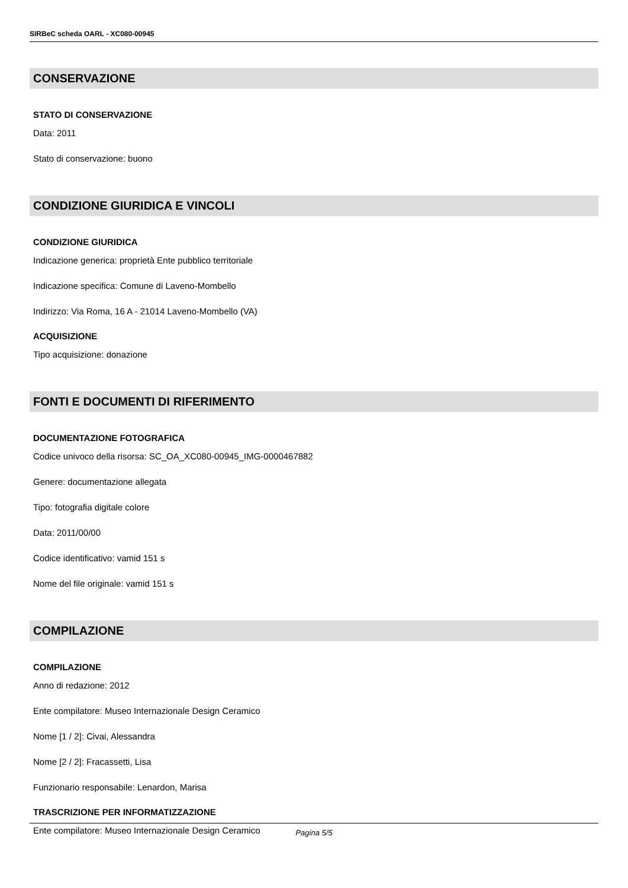SIRBeC scheda OARL - XC080-00945
CONSERVAZIONE
STATO DI CONSERVAZIONE
Data: 2011
Stato di conservazione: buono
CONDIZIONE GIURIDICA E VINCOLI
CONDIZIONE GIURIDICA
Indicazione generica: proprietà Ente pubblico territoriale
Indicazione specifica: Comune di Laveno-Mombello
Indirizzo: Via Roma, 16 A - 21014 Laveno-Mombello (VA)
ACQUISIZIONE
Tipo acquisizione: donazione
FONTI E DOCUMENTI DI RIFERIMENTO
DOCUMENTAZIONE FOTOGRAFICA
Codice univoco della risorsa: SC_OA_XC080-00945_IMG-0000467882
Genere: documentazione allegata
Tipo: fotografia digitale colore
Data: 2011/00/00
Codice identificativo: vamid 151 s
Nome del file originale: vamid 151 s
COMPILAZIONE
COMPILAZIONE
Anno di redazione: 2012
Ente compilatore: Museo Internazionale Design Ceramico
Nome [1 / 2]: Civai, Alessandra
Nome [2 / 2]: Fracassetti, Lisa
Funzionario responsabile: Lenardon, Marisa
TRASCRIZIONE PER INFORMATIZZAZIONE
Ente compilatore: Museo Internazionale Design Ceramico
Pagina 5/5